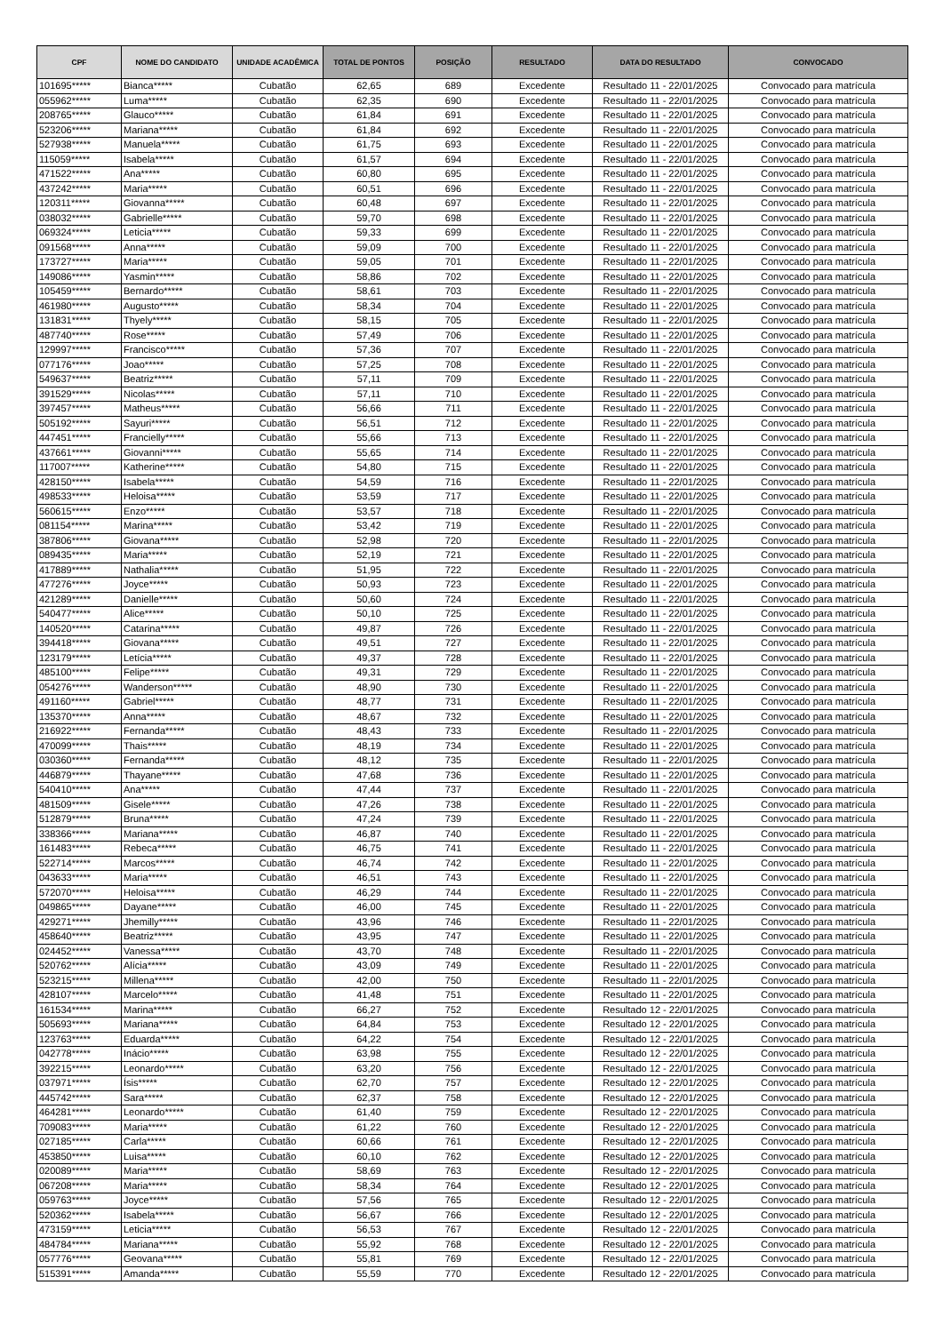| CPF | NOME DO CANDIDATO | UNIDADE ACADÊMICA | TOTAL DE PONTOS | POSIÇÃO | RESULTADO | DATA DO RESULTADO | CONVOCADO |
| --- | --- | --- | --- | --- | --- | --- | --- |
| 101695***** | Bianca***** | Cubatão | 62,65 | 689 | Excedente | Resultado 11 - 22/01/2025 | Convocado para matrícula |
| 055962***** | Luma***** | Cubatão | 62,35 | 690 | Excedente | Resultado 11 - 22/01/2025 | Convocado para matrícula |
| 208765***** | Glauco***** | Cubatão | 61,84 | 691 | Excedente | Resultado 11 - 22/01/2025 | Convocado para matrícula |
| 523206***** | Mariana***** | Cubatão | 61,84 | 692 | Excedente | Resultado 11 - 22/01/2025 | Convocado para matrícula |
| 527938***** | Manuela***** | Cubatão | 61,75 | 693 | Excedente | Resultado 11 - 22/01/2025 | Convocado para matrícula |
| 115059***** | Isabela***** | Cubatão | 61,57 | 694 | Excedente | Resultado 11 - 22/01/2025 | Convocado para matrícula |
| 471522***** | Ana***** | Cubatão | 60,80 | 695 | Excedente | Resultado 11 - 22/01/2025 | Convocado para matrícula |
| 437242***** | Maria***** | Cubatão | 60,51 | 696 | Excedente | Resultado 11 - 22/01/2025 | Convocado para matrícula |
| 120311***** | Giovanna***** | Cubatão | 60,48 | 697 | Excedente | Resultado 11 - 22/01/2025 | Convocado para matrícula |
| 038032***** | Gabrielle***** | Cubatão | 59,70 | 698 | Excedente | Resultado 11 - 22/01/2025 | Convocado para matrícula |
| 069324***** | Leticia***** | Cubatão | 59,33 | 699 | Excedente | Resultado 11 - 22/01/2025 | Convocado para matrícula |
| 091568***** | Anna***** | Cubatão | 59,09 | 700 | Excedente | Resultado 11 - 22/01/2025 | Convocado para matrícula |
| 173727***** | Maria***** | Cubatão | 59,05 | 701 | Excedente | Resultado 11 - 22/01/2025 | Convocado para matrícula |
| 149086***** | Yasmin***** | Cubatão | 58,86 | 702 | Excedente | Resultado 11 - 22/01/2025 | Convocado para matrícula |
| 105459***** | Bernardo***** | Cubatão | 58,61 | 703 | Excedente | Resultado 11 - 22/01/2025 | Convocado para matrícula |
| 461980***** | Augusto***** | Cubatão | 58,34 | 704 | Excedente | Resultado 11 - 22/01/2025 | Convocado para matrícula |
| 131831***** | Thyely***** | Cubatão | 58,15 | 705 | Excedente | Resultado 11 - 22/01/2025 | Convocado para matrícula |
| 487740***** | Rose***** | Cubatão | 57,49 | 706 | Excedente | Resultado 11 - 22/01/2025 | Convocado para matrícula |
| 129997***** | Francisco***** | Cubatão | 57,36 | 707 | Excedente | Resultado 11 - 22/01/2025 | Convocado para matrícula |
| 077176***** | Joao***** | Cubatão | 57,25 | 708 | Excedente | Resultado 11 - 22/01/2025 | Convocado para matrícula |
| 549637***** | Beatriz***** | Cubatão | 57,11 | 709 | Excedente | Resultado 11 - 22/01/2025 | Convocado para matrícula |
| 391529***** | Nicolas***** | Cubatão | 57,11 | 710 | Excedente | Resultado 11 - 22/01/2025 | Convocado para matrícula |
| 397457***** | Matheus***** | Cubatão | 56,66 | 711 | Excedente | Resultado 11 - 22/01/2025 | Convocado para matrícula |
| 505192***** | Sayuri***** | Cubatão | 56,51 | 712 | Excedente | Resultado 11 - 22/01/2025 | Convocado para matrícula |
| 447451***** | Francielly***** | Cubatão | 55,66 | 713 | Excedente | Resultado 11 - 22/01/2025 | Convocado para matrícula |
| 437661***** | Giovanni***** | Cubatão | 55,65 | 714 | Excedente | Resultado 11 - 22/01/2025 | Convocado para matrícula |
| 117007***** | Katherine***** | Cubatão | 54,80 | 715 | Excedente | Resultado 11 - 22/01/2025 | Convocado para matrícula |
| 428150***** | Isabela***** | Cubatão | 54,59 | 716 | Excedente | Resultado 11 - 22/01/2025 | Convocado para matrícula |
| 498533***** | Heloisa***** | Cubatão | 53,59 | 717 | Excedente | Resultado 11 - 22/01/2025 | Convocado para matrícula |
| 560615***** | Enzo***** | Cubatão | 53,57 | 718 | Excedente | Resultado 11 - 22/01/2025 | Convocado para matrícula |
| 081154***** | Marina***** | Cubatão | 53,42 | 719 | Excedente | Resultado 11 - 22/01/2025 | Convocado para matrícula |
| 387806***** | Giovana***** | Cubatão | 52,98 | 720 | Excedente | Resultado 11 - 22/01/2025 | Convocado para matrícula |
| 089435***** | Maria***** | Cubatão | 52,19 | 721 | Excedente | Resultado 11 - 22/01/2025 | Convocado para matrícula |
| 417889***** | Nathalia***** | Cubatão | 51,95 | 722 | Excedente | Resultado 11 - 22/01/2025 | Convocado para matrícula |
| 477276***** | Joyce***** | Cubatão | 50,93 | 723 | Excedente | Resultado 11 - 22/01/2025 | Convocado para matrícula |
| 421289***** | Danielle***** | Cubatão | 50,60 | 724 | Excedente | Resultado 11 - 22/01/2025 | Convocado para matrícula |
| 540477***** | Alice***** | Cubatão | 50,10 | 725 | Excedente | Resultado 11 - 22/01/2025 | Convocado para matrícula |
| 140520***** | Catarina***** | Cubatão | 49,87 | 726 | Excedente | Resultado 11 - 22/01/2025 | Convocado para matrícula |
| 394418***** | Giovana***** | Cubatão | 49,51 | 727 | Excedente | Resultado 11 - 22/01/2025 | Convocado para matrícula |
| 123179***** | Letícia***** | Cubatão | 49,37 | 728 | Excedente | Resultado 11 - 22/01/2025 | Convocado para matrícula |
| 485100***** | Felipe***** | Cubatão | 49,31 | 729 | Excedente | Resultado 11 - 22/01/2025 | Convocado para matrícula |
| 054276***** | Wanderson***** | Cubatão | 48,90 | 730 | Excedente | Resultado 11 - 22/01/2025 | Convocado para matrícula |
| 491160***** | Gabriel***** | Cubatão | 48,77 | 731 | Excedente | Resultado 11 - 22/01/2025 | Convocado para matrícula |
| 135370***** | Anna***** | Cubatão | 48,67 | 732 | Excedente | Resultado 11 - 22/01/2025 | Convocado para matrícula |
| 216922***** | Fernanda***** | Cubatão | 48,43 | 733 | Excedente | Resultado 11 - 22/01/2025 | Convocado para matrícula |
| 470099***** | Thais***** | Cubatão | 48,19 | 734 | Excedente | Resultado 11 - 22/01/2025 | Convocado para matrícula |
| 030360***** | Fernanda***** | Cubatão | 48,12 | 735 | Excedente | Resultado 11 - 22/01/2025 | Convocado para matrícula |
| 446879***** | Thayane***** | Cubatão | 47,68 | 736 | Excedente | Resultado 11 - 22/01/2025 | Convocado para matrícula |
| 540410***** | Ana***** | Cubatão | 47,44 | 737 | Excedente | Resultado 11 - 22/01/2025 | Convocado para matrícula |
| 481509***** | Gisele***** | Cubatão | 47,26 | 738 | Excedente | Resultado 11 - 22/01/2025 | Convocado para matrícula |
| 512879***** | Bruna***** | Cubatão | 47,24 | 739 | Excedente | Resultado 11 - 22/01/2025 | Convocado para matrícula |
| 338366***** | Mariana***** | Cubatão | 46,87 | 740 | Excedente | Resultado 11 - 22/01/2025 | Convocado para matrícula |
| 161483***** | Rebeca***** | Cubatão | 46,75 | 741 | Excedente | Resultado 11 - 22/01/2025 | Convocado para matrícula |
| 522714***** | Marcos***** | Cubatão | 46,74 | 742 | Excedente | Resultado 11 - 22/01/2025 | Convocado para matrícula |
| 043633***** | Maria***** | Cubatão | 46,51 | 743 | Excedente | Resultado 11 - 22/01/2025 | Convocado para matrícula |
| 572070***** | Heloisa***** | Cubatão | 46,29 | 744 | Excedente | Resultado 11 - 22/01/2025 | Convocado para matrícula |
| 049865***** | Dayane***** | Cubatão | 46,00 | 745 | Excedente | Resultado 11 - 22/01/2025 | Convocado para matrícula |
| 429271***** | Jhemilly***** | Cubatão | 43,96 | 746 | Excedente | Resultado 11 - 22/01/2025 | Convocado para matrícula |
| 458640***** | Beatriz***** | Cubatão | 43,95 | 747 | Excedente | Resultado 11 - 22/01/2025 | Convocado para matrícula |
| 024452***** | Vanessa***** | Cubatão | 43,70 | 748 | Excedente | Resultado 11 - 22/01/2025 | Convocado para matrícula |
| 520762***** | Alícia***** | Cubatão | 43,09 | 749 | Excedente | Resultado 11 - 22/01/2025 | Convocado para matrícula |
| 523215***** | Millena***** | Cubatão | 42,00 | 750 | Excedente | Resultado 11 - 22/01/2025 | Convocado para matrícula |
| 428107***** | Marcelo***** | Cubatão | 41,48 | 751 | Excedente | Resultado 11 - 22/01/2025 | Convocado para matrícula |
| 161534***** | Marina***** | Cubatão | 66,27 | 752 | Excedente | Resultado 12 - 22/01/2025 | Convocado para matrícula |
| 505693***** | Mariana***** | Cubatão | 64,84 | 753 | Excedente | Resultado 12 - 22/01/2025 | Convocado para matrícula |
| 123763***** | Eduarda***** | Cubatão | 64,22 | 754 | Excedente | Resultado 12 - 22/01/2025 | Convocado para matrícula |
| 042778***** | Inácio***** | Cubatão | 63,98 | 755 | Excedente | Resultado 12 - 22/01/2025 | Convocado para matrícula |
| 392215***** | Leonardo***** | Cubatão | 63,20 | 756 | Excedente | Resultado 12 - 22/01/2025 | Convocado para matrícula |
| 037971***** | Ísis***** | Cubatão | 62,70 | 757 | Excedente | Resultado 12 - 22/01/2025 | Convocado para matrícula |
| 445742***** | Sara***** | Cubatão | 62,37 | 758 | Excedente | Resultado 12 - 22/01/2025 | Convocado para matrícula |
| 464281***** | Leonardo***** | Cubatão | 61,40 | 759 | Excedente | Resultado 12 - 22/01/2025 | Convocado para matrícula |
| 709083***** | Maria***** | Cubatão | 61,22 | 760 | Excedente | Resultado 12 - 22/01/2025 | Convocado para matrícula |
| 027185***** | Carla***** | Cubatão | 60,66 | 761 | Excedente | Resultado 12 - 22/01/2025 | Convocado para matrícula |
| 453850***** | Luisa***** | Cubatão | 60,10 | 762 | Excedente | Resultado 12 - 22/01/2025 | Convocado para matrícula |
| 020089***** | Maria***** | Cubatão | 58,69 | 763 | Excedente | Resultado 12 - 22/01/2025 | Convocado para matrícula |
| 067208***** | Maria***** | Cubatão | 58,34 | 764 | Excedente | Resultado 12 - 22/01/2025 | Convocado para matrícula |
| 059763***** | Joyce***** | Cubatão | 57,56 | 765 | Excedente | Resultado 12 - 22/01/2025 | Convocado para matrícula |
| 520362***** | Isabela***** | Cubatão | 56,67 | 766 | Excedente | Resultado 12 - 22/01/2025 | Convocado para matrícula |
| 473159***** | Leticia***** | Cubatão | 56,53 | 767 | Excedente | Resultado 12 - 22/01/2025 | Convocado para matrícula |
| 484784***** | Mariana***** | Cubatão | 55,92 | 768 | Excedente | Resultado 12 - 22/01/2025 | Convocado para matrícula |
| 057776***** | Geovana***** | Cubatão | 55,81 | 769 | Excedente | Resultado 12 - 22/01/2025 | Convocado para matrícula |
| 515391***** | Amanda***** | Cubatão | 55,59 | 770 | Excedente | Resultado 12 - 22/01/2025 | Convocado para matrícula |